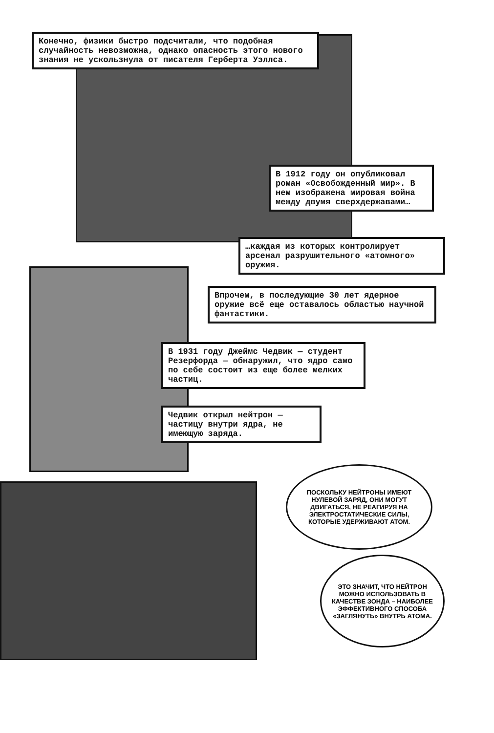Конечно, физики быстро подсчитали, что подобная случайность невозможна, однако опасность этого нового знания не ускользнула от писателя Герберта Уэллса.
В 1912 году он опубликовал роман «Освобожденный мир». В нем изображена мировая война между двумя сверхдержавами…
…каждая из которых контролирует арсенал разрушительного «атомного» оружия.
Впрочем, в последующие 30 лет ядерное оружие всё еще оставалось областью научной фантастики.
В 1931 году Джеймс Чедвик — студент Резерфорда — обнаружил, что ядро само по себе состоит из еще более мелких частиц.
Чедвик открыл нейтрон — частицу внутри ядра, не имеющую заряда.
ПОСКОЛЬКУ НЕЙТРОНЫ ИМЕЮТ НУЛЕВОЙ ЗАРЯД, ОНИ МОГУТ ДВИГАТЬСЯ, НЕ РЕАГИРУЯ НА ЭЛЕКТРОСТАТИЧЕСКИЕ СИЛЫ, КОТОРЫЕ УДЕРЖИВАЮТ АТОМ.
ЭТО ЗНАЧИТ, ЧТО НЕЙТРОН МОЖНО ИСПОЛЬЗОВАТЬ В КАЧЕСТВЕ ЗОНДА – НАИБОЛЕЕ ЭФФЕКТИВНОГО СПОСОБА «ЗАГЛЯНУТЬ» ВНУТРЬ АТОМА.